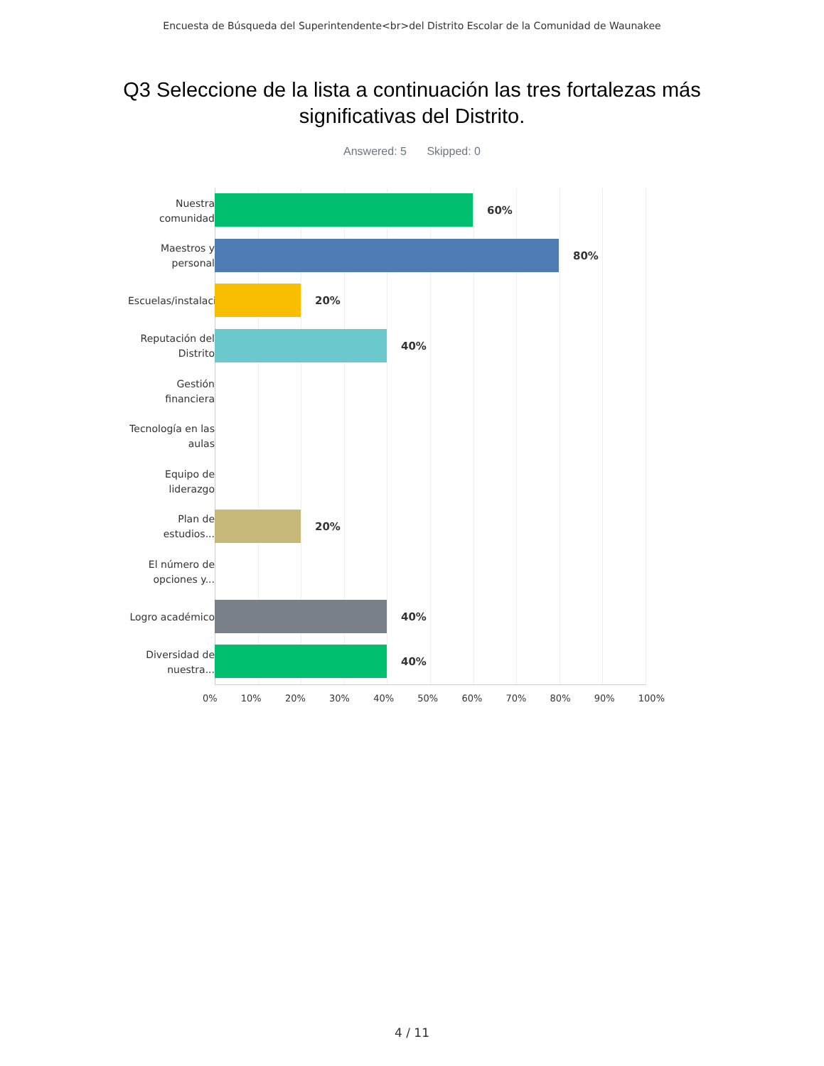Encuesta de Búsqueda del Superintendente<br>del Distrito Escolar de la Comunidad de Waunakee
Q3 Seleccione de la lista a continuación las tres fortalezas más significativas del Distrito.
Answered: 5 Skipped: 0
Nuestra comunidad
60%
Maestros y personal
80%
Escuelas/instalaciones
20%
Reputación del Distrito
40%
Gestión financiera
Tecnología en las aulas
Equipo de liderazgo
Plan de estudios...
20%
El número de opciones y...
Logro académico
40%
Diversidad de nuestra...
40%
0% 10% 20% 30% 40% 50% 60% 70% 80% 90% 100%
4 / 11